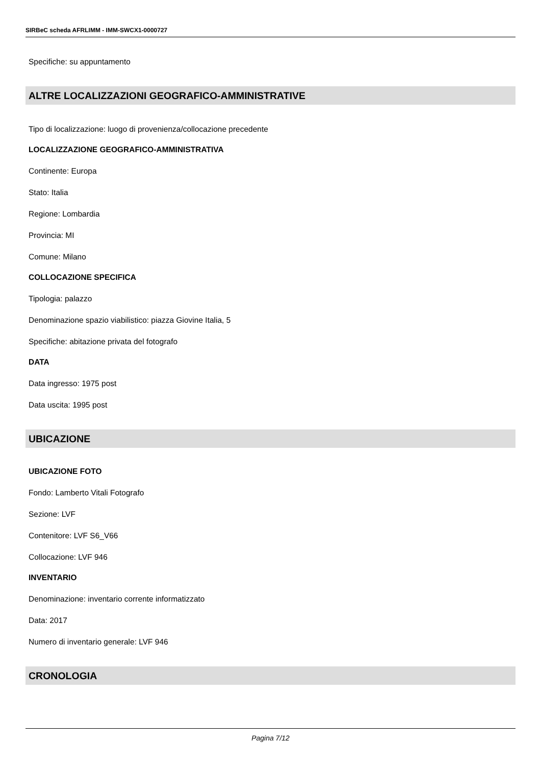SIRBeC scheda AFRLIMM - IMM-SWCX1-0000727
Specifiche: su appuntamento
ALTRE LOCALIZZAZIONI GEOGRAFICO-AMMINISTRATIVE
Tipo di localizzazione: luogo di provenienza/collocazione precedente
LOCALIZZAZIONE GEOGRAFICO-AMMINISTRATIVA
Continente: Europa
Stato: Italia
Regione: Lombardia
Provincia: MI
Comune: Milano
COLLOCAZIONE SPECIFICA
Tipologia: palazzo
Denominazione spazio viabilistico: piazza Giovine Italia, 5
Specifiche: abitazione privata del fotografo
DATA
Data ingresso: 1975 post
Data uscita: 1995 post
UBICAZIONE
UBICAZIONE FOTO
Fondo: Lamberto Vitali Fotografo
Sezione: LVF
Contenitore: LVF S6_V66
Collocazione: LVF 946
INVENTARIO
Denominazione: inventario corrente informatizzato
Data: 2017
Numero di inventario generale: LVF 946
CRONOLOGIA
Pagina 7/12